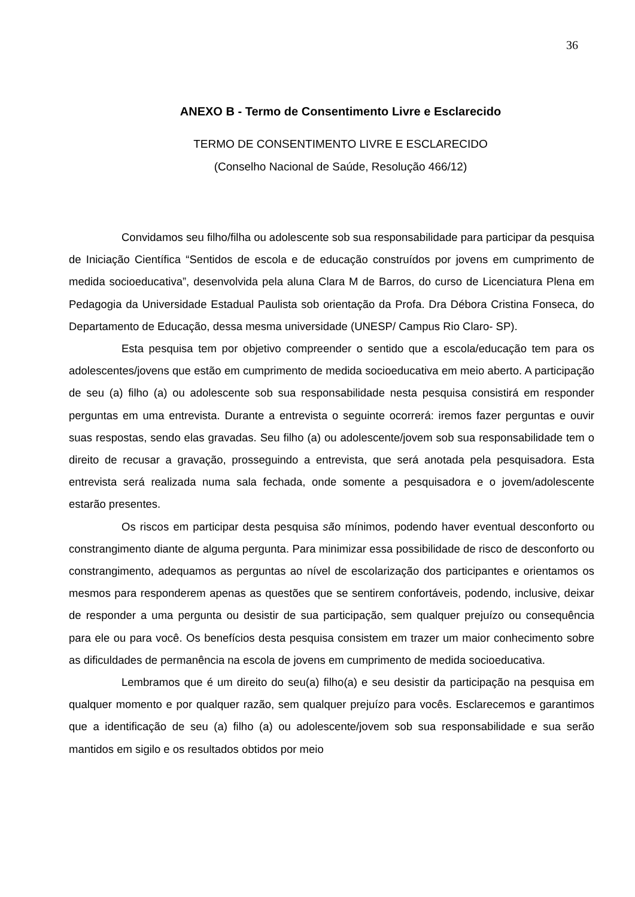36
ANEXO B - Termo de Consentimento Livre e Esclarecido
TERMO DE CONSENTIMENTO LIVRE E ESCLARECIDO
(Conselho Nacional de Saúde, Resolução 466/12)
Convidamos seu filho/filha ou adolescente sob sua responsabilidade para participar da pesquisa de Iniciação Científica “Sentidos de escola e de educação construídos por jovens em cumprimento de medida socioeducativa”, desenvolvida pela aluna Clara M de Barros, do curso de Licenciatura Plena em Pedagogia da Universidade Estadual Paulista sob orientação da Profa. Dra Débora Cristina Fonseca, do Departamento de Educação, dessa mesma universidade (UNESP/ Campus Rio Claro- SP).
Esta pesquisa tem por objetivo compreender o sentido que a escola/educação tem para os adolescentes/jovens que estão em cumprimento de medida socioeducativa em meio aberto. A participação de seu (a) filho (a) ou adolescente sob sua responsabilidade nesta pesquisa consistirá em responder perguntas em uma entrevista. Durante a entrevista o seguinte ocorrerá: iremos fazer perguntas e ouvir suas respostas, sendo elas gravadas. Seu filho (a) ou adolescente/jovem sob sua responsabilidade tem o direito de recusar a gravação, prosseguindo a entrevista, que será anotada pela pesquisadora. Esta entrevista será realizada numa sala fechada, onde somente a pesquisadora e o jovem/adolescente estarão presentes.
Os riscos em participar desta pesquisa são mínimos, podendo haver eventual desconforto ou constrangimento diante de alguma pergunta. Para minimizar essa possibilidade de risco de desconforto ou constrangimento, adequamos as perguntas ao nível de escolarização dos participantes e orientamos os mesmos para responderem apenas as questões que se sentirem confortáveis, podendo, inclusive, deixar de responder a uma pergunta ou desistir de sua participação, sem qualquer prejuízo ou consequência para ele ou para você. Os benefícios desta pesquisa consistem em trazer um maior conhecimento sobre as dificuldades de permanência na escola de jovens em cumprimento de medida socioeducativa.
Lembramos que é um direito do seu(a) filho(a) e seu desistir da participação na pesquisa em qualquer momento e por qualquer razão, sem qualquer prejuízo para vocês. Esclarecemos e garantimos que a identificação de seu (a) filho (a) ou adolescente/jovem sob sua responsabilidade e sua serão mantidos em sigilo e os resultados obtidos por meio